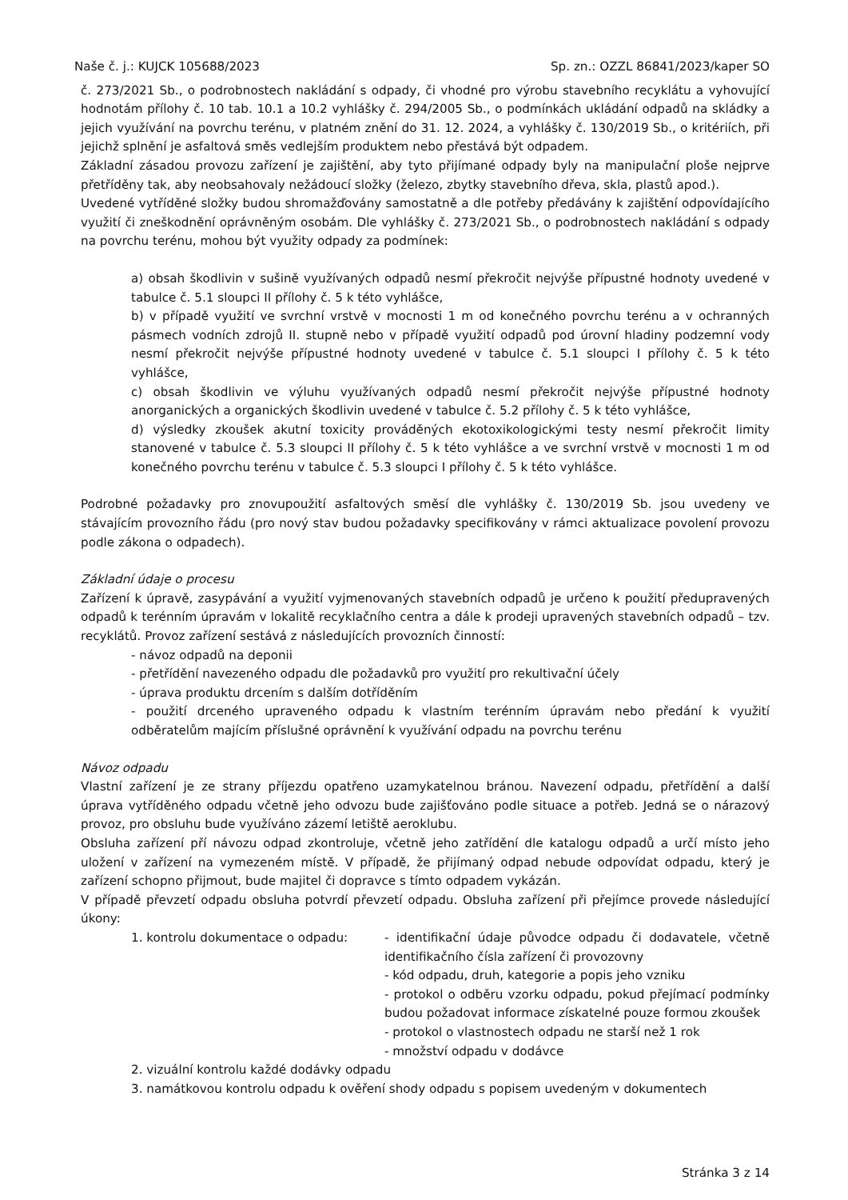Naše č. j.: KUJCK 105688/2023 Sp. zn.: OZZL 86841/2023/kaper SO
č. 273/2021 Sb., o podrobnostech nakládání s odpady, či vhodné pro výrobu stavebního recyklátu a vyhovující hodnotám přílohy č. 10 tab. 10.1 a 10.2 vyhlášky č. 294/2005 Sb., o podmínkách ukládání odpadů na skládky a jejich využívání na povrchu terénu, v platném znění do 31. 12. 2024, a vyhlášky č. 130/2019 Sb., o kritériích, při jejichž splnění je asfaltová směs vedlejším produktem nebo přestává být odpadem.
Základní zásadou provozu zařízení je zajištění, aby tyto přijímané odpady byly na manipulační ploše nejprve přetříděny tak, aby neobsahovaly nežádoucí složky (železo, zbytky stavebního dřeva, skla, plastů apod.).
Uvedené vytříděné složky budou shromažďovány samostatně a dle potřeby předávány k zajištění odpovídajícího využití či zneškodnění oprávněným osobám. Dle vyhlášky č. 273/2021 Sb., o podrobnostech nakládání s odpady na povrchu terénu, mohou být využity odpady za podmínek:
a) obsah škodlivin v sušině využívaných odpadů nesmí překročit nejvýše přípustné hodnoty uvedené v tabulce č. 5.1 sloupci II přílohy č. 5 k této vyhlášce,
b) v případě využití ve svrchní vrstvě v mocnosti 1 m od konečného povrchu terénu a v ochranných pásmech vodních zdrojů II. stupně nebo v případě využití odpadů pod úrovní hladiny podzemní vody nesmí překročit nejvýše přípustné hodnoty uvedené v tabulce č. 5.1 sloupci I přílohy č. 5 k této vyhlášce,
c) obsah škodlivin ve výluhu využívaných odpadů nesmí překročit nejvýše přípustné hodnoty anorganických a organických škodlivin uvedené v tabulce č. 5.2 přílohy č. 5 k této vyhlášce,
d) výsledky zkoušek akutní toxicity prováděných ekotoxikologickými testy nesmí překročit limity stanovené v tabulce č. 5.3 sloupci II přílohy č. 5 k této vyhlášce a ve svrchní vrstvě v mocnosti 1 m od konečného povrchu terénu v tabulce č. 5.3 sloupci I přílohy č. 5 k této vyhlášce.
Podrobné požadavky pro znovupoužití asfaltových směsí dle vyhlášky č. 130/2019 Sb. jsou uvedeny ve stávajícím provozního řádu (pro nový stav budou požadavky specifikovány v rámci aktualizace povolení provozu podle zákona o odpadech).
Základní údaje o procesu
Zařízení k úpravě, zasypávání a využití vyjmenovaných stavebních odpadů je určeno k použití předupravených odpadů k terénním úpravám v lokalitě recyklačního centra a dále k prodeji upravených stavebních odpadů – tzv. recyklátů. Provoz zařízení sestává z následujících provozních činností:
- návoz odpadů na deponii
- přetřídění navezeného odpadu dle požadavků pro využití pro rekultivační účely
- úprava produktu drcením s dalším dotříděním
- použití drceného upraveného odpadu k vlastním terénním úpravám nebo předání k využití odběratelům majícím příslušné oprávnění k využívání odpadu na povrchu terénu
Návoz odpadu
Vlastní zařízení je ze strany příjezdu opatřeno uzamykatelnou bránou. Navezení odpadu, přetřídění a další úprava vytříděného odpadu včetně jeho odvozu bude zajišťováno podle situace a potřeb. Jedná se o nárazový provoz, pro obsluhu bude využíváno zázemí letiště aeroklubu.
Obsluha zařízení pří návozu odpad zkontroluje, včetně jeho zatřídění dle katalogu odpadů a určí místo jeho uložení v zařízení na vymezeném místě. V případě, že přijímaný odpad nebude odpovídat odpadu, který je zařízení schopno přijmout, bude majitel či dopravce s tímto odpadem vykázán.
V případě převzetí odpadu obsluha potvrdí převzetí odpadu. Obsluha zařízení při přejímce provede následující úkony:
1. kontrolu dokumentace o odpadu: - identifikační údaje původce odpadu či dodavatele, včetně identifikačního čísla zařízení či provozovny
- kód odpadu, druh, kategorie a popis jeho vzniku
- protokol o odběru vzorku odpadu, pokud přejímací podmínky budou požadovat informace získatelné pouze formou zkoušek
- protokol o vlastnostech odpadu ne starší než 1 rok
- množství odpadu v dodávce
2. vizuální kontrolu každé dodávky odpadu
3. namátkovou kontrolu odpadu k ověření shody odpadu s popisem uvedeným v dokumentech
Stránka 3 z 14